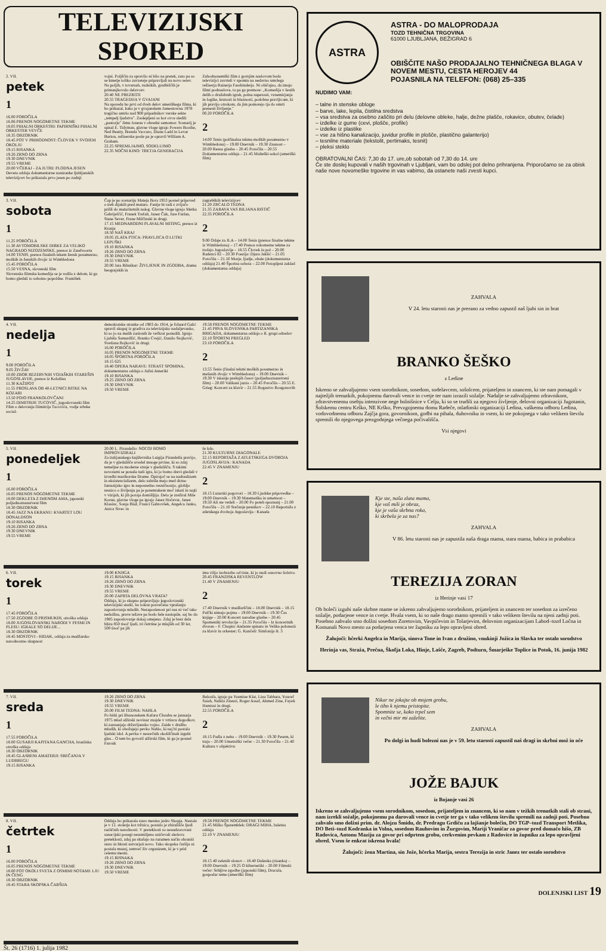TELEVIZIJSKI SPORED
2. VII.
petek
1
16.00 POROČILA
16.06 PRENOS NOGOMETNE TEKME
18.05 PIHALNI ORKESTRI: PAPIRNIŠKI PIHALNI ORKESTER VEVČE
18.35 OBZORNIK
18.45 POT V PRIHODNOST: ČLOVEK V SVOJEM OKOLJU
19.15 RISANKA
19.26 ZRNO DO ZRNA
19.30 DNEVNIK
19.55 VREME
20.00 VČERAJ - ZA JUTRI: PLODNA JESEN
Deveta oddaja dokumentarne nanizanke ljubljanskih televizijcev bo prikazala prvo jesen po zadnji
vojni. Poljščin za spravilo ni bilo na pretek, zato pa so se kmetje toliko zavzeteje pripravljali na novo setev. Na poljih, v tovarnah, rudnikih, gradbiščih je primanjkovalo delavcev.
20.40 NE PREZRITE
20.55 TRAGEDIJA V GVAJANI
Na sporedu bo prvi od dveh delov ameriškega filma, ki bo prikazal, kako je v gvajanskem Jamestownu 1978 tragično umrlo nad 900 pripadnikov verske sekte „tempelj ljudstva". Zaslepljeni so kot ovce sledili „pastorju" Jimu Jonesu v obredni samomor. Scenarij je spisal E. Tidyman, glavne vloge igrajo Powers Boothe, Ned Beatty, Brenda Vaccaro, Diane Ladd in Levar Burton, režiserske posle pa je opravil William A. Graham.
22.25 SPREMLJAJMO, SODELUJMO
22.35 NOČNI KINO: TRETJA GENERACIJA
Zahodnonemški film z gornjim naslovom bodo televizijci zavrteli v spomin na nedavno umrlega režiserja Rainerja Fassbinderja. Ni običajno, da imajo filmi podnaslove, ta pa ga premore: „Komedija v šestih delih o družabnih igrah, polna napetosti, vznemirjanja in logike, krutosti in blaznosti, podobna pravljicam, ki jih pravijo otrokom, da jim pomorejo tja do smrti prenesti življenje."
00.20 POROČILA
2
14.00 Tenis (polfinalna tekma moških posamezno v Wimbledonu) – 19.00 Dnevnik – 19.30 Znanost – 20.00 Resna glasba – 20.45 Poročila – 20.55 Dokumentarna oddaja – 21.45 Malteški sokol (ameriški film)
3. VII.
sobota
1
11.25 POROČILA
11.30 AVTOMOBILSKE DIRKE ZA VELIKO NAGRADO NIZOZEMSKE, prenos iz Zandvoorta
14.00 TENIS, prenos finalnih tekem žensk posamezno, moških in ženskih dvojic iz Wimbledona
15.45 POROČILA
15.50 VESNA, slovenski film
Slovenska filmska komedija se je rodila z delom, ki ga bomo gledali to sobotno popoldne. František
Čap je po scenariju Mateja Bora 1953 posnel pripoved o treh dijakih pred maturo. Fantje bi radi z zvijačo prišli do maturitetnih nalog. Glavne vloge igrajo Metka Gabrijelčič, Franek Trefalt, Janez Čuk, Jure Furlan, Stane Sever, Frane Milčinski in drugi.
17.15 MEDNARODNI PLAVALNI MITING, prenos iz Kranja
18.50 NAŠ KRAJ
19.05 ZLATA PTICA: PRAVLJICA O LUTKI LEPUŠKI
19.10 RISANKA
19.26 ZRNO DO ZRNA
19.30 DNEVNIK
19.55 VREME
20.00 Jara Ribnikar: ŽIVLJENJE IN ZGODBA, drama beograjskih in
zagrebških televizijcev
21.20 ZRCALO TEDNA
21.35 ZABAVA VAS BILJANA RISTIĆ
22.35 POROČILA
2
9.00 Odaje za JLA – 14.00 Tenis (prenos finalne tekme iz Wimbledona) – 17.40 Prenos rokometne tekme za trofejo Jugoslavije – 18.55 Človek in pol – 20.00 Radenci 82 – 20.30 Poezija: Djura Jakšić – 21.05 Poročila – 21.10 Morje, ljudje, obale (dokumentarna oddaja) 21.40 Športna sobota – 22.00 Potopljeni zaklad (dokumentarna oddaja)
4. VII.
nedelja
1
9.00 POROČILA
9.05 ŽIVŽAV
10.00 ZBOR REZERVNIH VOJAŠKIH STAREŠIN JUGOSLAVIJE, prenos iz Kolašina
11.30 KAŽIPOT
11.55 PROSLAVA OB 40-LETNICI BITKE NA KOZARI
13.50 POJO FRANKOLOVČANI
14.25 DIMITRIJE TUCOVIĆ, jugoslovanski film
Film o delovanju Dimitrija Tucovića, vodje srbske social-
demokratske stranke od 1903 do 1914, je Eduard Galić spravil skupaj iz gradiva za televizijsko nadaljevanko, ki so jo na malih zaslonih že večkrat ponudili. Igrajo Ljubiša Samardžić, Branko Cvejić, Danilo Stojković, Svetlana Bojković in drugi.
16.00 POROČILA
16.05 PRENOS NOGOMETNE TEKME
18.05 ŠPORTNA POROČILA
18.15 625
18.40 OPERA NARAVE: STRAST SPOMINA, dokumentarna oddaja o Južni Ameriki
19.10 RISANKA
19.25 ZRNO DO ZRNA
19.30 DNEVNIK
19.50 VREME
19.58 PRENOS NOGOMETNE TEKME
21.45 PRVA SLOVENSKA PARTIZANSKA BRIGADA, dokumentarna oddaja o II. grupi odredov
22.10 ŠPORTNI PREGLED
23.10 POROČILA
2
13.55 Tenis (finalni tekmi moških posamezno in mešanih dvojic v Wimbledonu) – 19.00 Dnevnik – 19.30 V iskanju prešnjih časov (poljudnoznanstveni film) – 20.00 Valikani jazza – 20.45 Poročila – 20.55 E. Grieg: Koncert za klavir – 21.55 Bogastvo Rougonovih
5. VII.
ponedeljek
1
16.00 POROČILA
16.05 PRENOS NOGOMETNE TEKME
18.00 DEKLETA Z IMENOM AMA, japonski poljudnoznanstveni film
18.30 OBZORNIK
18.45 JAZZ NA EKRANU: KVARTET LOU DONALDSON
19.10 RISANKA
19.26 ZRNO DO ZRNA
19.30 DNEVNIK
19.55 VREME
20.00 L. Pirandello: NOCOJ BOMO IMPROVIZIRALI
Za italijanskega književnika Luigija Pirandella pravijo, da je v gledališče uvedel mnoge prvine, ki so zdaj temeljne za moderne struje v gledališču. S takimi novotami se ponaša tudi igra, ki jo bomo drevi gledali v izvedbi mariborske Drame. Opirajoč se na nadrealizem in eksistencializem, delo zabriše mejo med drzno fantazijsko igro in neposredno resničnostjo, globljo resnico o življenju pa je potemtakem moč iskati in najti v vizijah, ki jih poraja domišljija. Delo je zrežiral Mile Korun, glavne vloge pa igrajo Janez Hočevar, Janez Klasinc, Sonja Blaž, Franci Gabrovšek, Angelca Janko, Anica Sivec in
še kdo.
21.30 KULTURNE DIAGONALE
22.15 REPORTAŽA Z ATLETSKEGA DVOBOJA JUGOSLAVIJA : KANADA
22.45 V ZNAMENJU
2
18.15 Lutarski pogovori – 18.30 Ljudske pripovedke – 19.00 Dnevnik – 19.30 Matematika in umetnost – 19.50 Ali ste vedeli – 20.00 Po poteh spoznanj – 21.00 Poročila – 21.10 Srečanje pesnikov – 22.10 Reportaža z atletskega dvoboja Jugoslavija : Kanada
6. VII.
torek
1
17.45 POROČILA
17.50 ZGODBE O PRISMUKIH, otroška oddaja
18.00 JUGOSLOVANSKI NARODI V PESMI IN PLESU: IGRALE SO DELIJE...
18.30 OBZORNIK
18.45 MOSTOVI - HIDAK, oddaja za madžarsko narodnostno skupnost
19.00 KNJIGA
19.15 RISANKA
19.26 ZRNO DO ZRNA
19.30 DNEVNIK
19.55 VREME
20.00 ZAPRTA DELOVNA VRATA?
Oddaja, ki jo skupno pripravljajo jugoslovanski televizijski studii, bo tokrat posvečena vprašanju zaposlovanja mladih. Nezaposlenost pri nas ni več tako nedolžna, prave težave pa bodo šele nastopile, saj bo do 1985 zaposlovanje dokaj omejeno. Zdaj je brez dela blizu 850 tisoč ljudi, tri četrtine je mlajših od 30 let, 500 tisoč pa jih
ima višjo izobrazbo od tiste, ki jo nudi osnovno šolstvo.
20.45 FRANZISKA REVENTLOW
21.40 V ZNAMENJU
2
17.40 Dnevnik v madžarščini – 18.00 Dnevnik – 18.15 Palčki nimajo pojma – 19.00 Dnevnik – 19.30 Čas knjige – 20.00 Koncert narodne glasbe – 20.45 Spomeniki revolucije – 21.35 Poročila – Iz koncertnih dvoran – F. Chopin: Andante spinato in Velika polonezà za klavir in orkester; G. Kančeli: Simfonija št. 3
7. VII.
sreda
1
17.55 POROČILA
18.00 GUSARJI KAPITANA GANCHA, brazilska otroška oddaja
18.30 OBZORNIK
18.45 GLASBENI AMATERJI: SREČANJA V LUDBREGU
19.15 RISANKA
19.26 ZRNO DO ZRNA
19.30 DNEVNIK
19.55 VREME
20.00 FILM TEDNA: NAHLA
Po bitki pri libanonskem Kafaru Choubu se januarja 1975 mlad alžirski novinar znajde v vrtincu dogodkov, ki zaznanjajo državljansko vojno. Zaide v družbo mladih, ki obožujejo pevko Nahlo, ki naj bi postala ljudski idol. A pevka v nesrečnih okoliščinah izgubi glas... O tem bo govoril alžirski film, ki ga je posnel Farouk
Beloufa, igrajo pa Yasmine Klat, Lina Tabbara, Youcef Saiah, Nabila Ziteuri, Roger Assaf, Ahmed Zine, Fayek Hamissi in drugi.
22.55 POROČILA
2
18.15 Padla z neba – 19.00 Dnevnik – 19.30 Pesem, ki traja – 20.00 Umetniški večer – 21.30 Poročila – 21.40 Kultura v objektivu
8. VII.
četrtek
1
16.00 POROČILA
16.05 PRENOS NOGOMETNE TEKME
18.00 POT OKOLI SVETA Z OSMIMI NOTAMI: LJU IN ČENG
18.30 OBZORNIK
18.45 STARA SKOPSKA ČARŠIJA
Oddaja bo prikazala staro mestno jedro Skopja. Nastalo je v 12. stoletju kot tržnica, postalo je zbirališče ljudi različnih narodnosti. V preteklosti so nenadzorovani sanacijski posegi neusmiljeno uničevali sledova preteklosti, zdaj pa skušajo na razumen način ohraniti staro in hkrati ustvarjati novo. Tako skopska čaršija ni postala muzej, temveč živ organizem, ki je v prid celemu mestu.
19.15 RISNAKA
19.26 ZRNO DO ZRNA
19.30 DNEVNIK
19.50 VREME
19.58 PRENOS NOGOMETNE TEKME
21.45 Milko Šparemblek: DRAGI MIHA, baletna oddaja
22.10 V ZNAMENJU
2
18.15 40 zelenih slonov – 18.40 Dašenka (risanka) – 19.00 Dnevnik – 19.25 O kibernetiki – 20.00 Filmski večer: Srhljive zgodbe (japonski film), Dracula, gospodar teme (ameriški film)
Št. 26 (1716) 1. julija 1982
ASTRA
ASTRA - DO MALOPRODAJA
TOZD TEHNIČNA TRGOVINA
61000 LJUBLJANA, BEŽIGRAD 6
OBIŠČITE NAŠO PRODAJALNO TEHNIČNEGA BLAGA V NOVEM MESTU, CESTA HEROJEV 44
POJASNILA NA TELEFON: (068) 25–335
NUDIMO VAM:
– talne in stenske obloge
– barve, lake, lepila, čistilna sredstva
– vsa sredstva za osebno zaščito pri delu (delovne obleke, halje, dežne plašče, rokavice, obutev, čelade)
– izdelke iz gume (cevi, plošče, profile)
– izdelke iz plastike
– vse za hišno kanalizacijo, juvidur profile in plošče, plastično galanterijo)
– tesnilne materiale (tekstolit, pertimaks, tesnit)
– pleksi steklo
OBRATOVALNI ČAS: 7,30 do 17. ure,ob sobotah od 7,30 do 14. ure
Če ste doslej kupovali v naših trgovinah v Ljubljani, vam bo odslej pot delno prihranjena. Priporočamo se za obisk naše nove novomeške trgovine in vas vabimo, da ostanete naši zvesti kupci.
ZAHVALA
V 24. letu starosti nas je prerano za vedno zapustil naš ljubi sin in brat
BRANKO ŠEŠKO
z Ledine
Iskreno se zahvaljujemo vsem sorodnikom, sosedom, sodelavcem, sošolcem, prijateljem in znancem, ki ste nam pomagali v najtežjih trenutkih, pokojnemu darovali vence in cvetje ter nam izrazili sožalje. Nadalje se zahvaljujemo zdravnikom, zdravstvenemu osebju intenzivne nege bolnišnice v Celju, ki so se trudili za njegovo življenje, delovni organizaciji Jugotanin, Šolskemu centru Krško, NE Krško, Prevzgojnemu domu Radeče, mladinski organizaciji Ledina, vaškemu odboru Ledina, vodovodnemu odboru Zajčja gora, govornikom, godbi na pihala, duhovniku in vsem, ki ste pokojnega v tako velikem številu spremili do njegovega prezgodnjega večnega počivališča.
Vsi njegovi
Kje ste, naša zlata mama,
kje vaš mili je obraz,
kje je vaša skrbna roka,
ki skrbela je za nas?
ZAHVALA
V 86. letu starosti nas je zapustila naša draga mama, stara mama, babica in prababica
TEREZIJA ZORAN
iz Herinje vasi 17
Ob boleči izgubi naše skrbne mame se iskreno zahvaljujemo sorodnikom, prijateljem in znancem ter sosedom za izrečeno sožalje, podarjene vence in cvetje. Hvala vsem, ki so naše drago mamo spremili v tako velikem številu na njeni zadnji poti. Posebno zahvalo smo dolžni sosedom Zoretovim, Vavpičevim in Tolarjevim, delovnim organizacijam Labod–tozd Ločna in Komunali Novo mesto za podarjena venca ter župniku za lepo opravljeni obred.
Žalujoči: hčerki Angelca in Marija, sinova Tone in Ivan z družino, vnukinji Jožica in Slavka ter ostalo sorodstvo
Herinja vas, Straža, Prečna, Škofja Loka, Hinje, Lašče, Zagreb, Podturn, Šmarješke Toplice in Potok, 16. junija 1982
Nikar ne jokajte ob mojem grobu,
le tiho k njemu pristopite.
Spomnite se, kako trpel sem
in večni mir mi zaželite.
ZAHVALA
Po dolgi in hudi bolezni nas je v 59. letu starosti zapustil naš dragi in skrbni mož in oče
JOŽE BAJUK
iz Bojanje vasi 26
Iskreno se zahvaljujemo vsem sorodnikom, sosedom, prijateljem in znancem, ki so nam v težkih trenutkih stali ob strani, nam izrekli sožalje, pokojnemu pa darovali vence in cvetje ter ga v tako velikem številu spremili na zadnji poti. Posebno zahvalo smo dolžni prim. dr. Alojzu Šmidu, dr. Predragu Grdiču za lajšanje bolečin, DO TGP–tozd Transport Metlika, DO Beti–tozd Kodranka in Volna, sosedom Rauhovim in Žurgovim, Mariji Vraničar za govor pred domačo hišo, ZB Radovica, Antonu Maziju za govor pri odprtem grobu, cerkvenim pevkam z Radovice in župniku za lepo opravljeni obred. Vsem še enkrat iskrena hvala!
Žalujoči: žena Martina, sin Jože, hčerka Marija, sestra Terezija in stric Janez ter ostalo sorodstvo
DOLENJSKI LIST 19